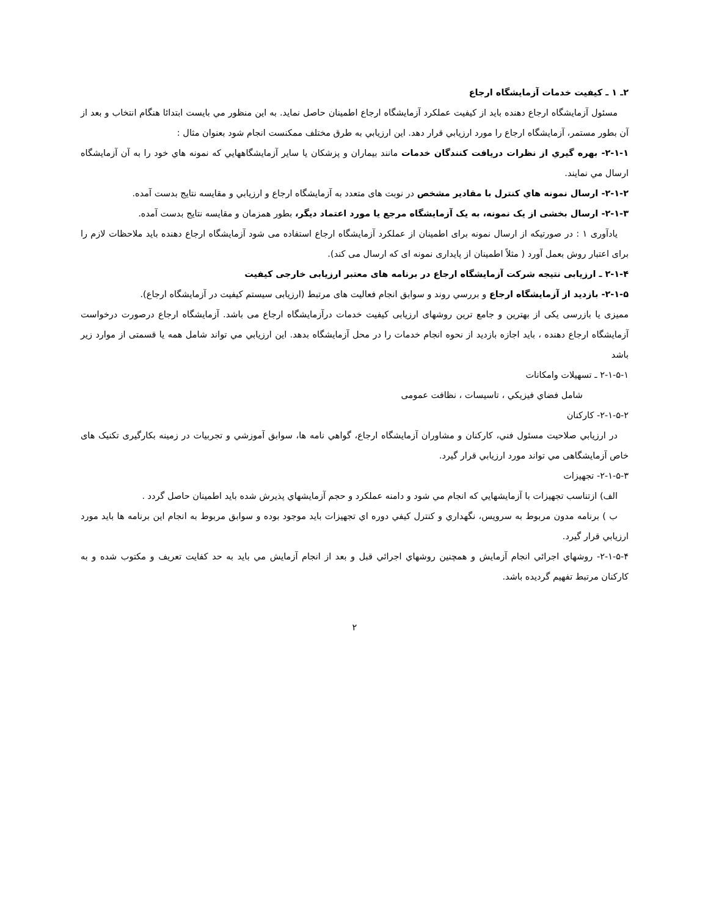۲ـ ۱ ـ کیفیت خدمات آزمایشگاه ارجاع
مسئول آزمایشگاه ارجاع دهنده باید از کیفیت عملکرد آزمایشگاه ارجاع اطمینان حاصل نماید. به این منظور مي بایست ابتدائا هنگام انتخاب و بعد از آن بطور مستمر، آزمایشگاه ارجاع را مورد ارزیابي قرار دهد. این ارزیابي به طرق مختلف ممکنست انجام شود بعنوان مثال :
۲-۱-۱- بهره گيري از نظرات دریافت کنندگان خدمات مانند بیماران و پزشکان یا سایر آزمایشگاههایي که نمونه هاي خود را به آن آزمایشگاه ارسال مي نمایند.
۲-۱-۲- ارسال نمونه هاي کنترل با مقادیر مشخص در نوبت های متعدد به آزمایشگاه ارجاع و ارزیابي و مقایسه نتایج بدست آمده.
۲-۱-۳- ارسال بخشی از یک نمونه، به یک آزمایشگاه مرجع یا مورد اعتماد دیگر، بطور همزمان و مقایسه نتایج بدست آمده.
یادآوری ۱ : در صورتیکه از ارسال نمونه برای اطمینان از عملکرد آزمایشگاه ارجاع استفاده می شود آزمایشگاه ارجاع دهنده باید ملاحظات لازم را برای اعتبار روش بعمل آورد ( مثلاً اطمینان از پایداری نمونه ای که ارسال می کند).
۲-۱-۴ ـ ارزیابی نتیجه شرکت آزمایشگاه ارجاع در برنامه های معتبر ارزیابی خارجی کیفیت
۲-۱-۵- بازدید از آزمایشگاه ارجاع و بررسي روند و سوابق انجام فعالیت های مرتبط (ارزیابی سیستم کیفیت در آزمایشگاه ارجاع).
ممیزی یا بازرسی یکی از بهترین و جامع ترین روشهای ارزیابی کیفیت خدمات درآزمایشگاه ارجاع می باشد. آزمایشگاه ارجاع درصورت درخواست آزمایشگاه ارجاع دهنده ، باید اجازه بازدید از نحوه انجام خدمات را در محل آزمایشگاه بدهد. این ارزیابي مي تواند شامل همه یا قسمتی از موارد زیر باشد
۲-۱-۵-۱ ـ تسهیلات وامکانات
شامل فضاي فیزیکي ، تاسیسات ، نظافت عمومی
۲-۱-۵-۲- کارکنان
در ارزیابي صلاحیت مسئول فني، کارکنان و مشاوران آزمایشگاه ارجاع، گواهي نامه ها، سوابق آموزشي و تجربیات در زمینه بکارگیری تکنیک های خاص آزمایشگاهی مي تواند مورد ارزیابي قرار گیرد.
۲-۱-۵-۳- تجهیزات
الف) ازتناسب تجهیزات با آزمایشهایي که انجام مي شود و دامنه عملکرد و حجم آزمایشهاي پذیرش شده باید اطمینان حاصل گردد .
ب ) برنامه مدون مربوط به سرویس، نگهداري و کنترل کیفي دوره اي تجهیزات باید موجود بوده و سوابق مربوط به انجام این برنامه ها باید مورد ارزیابي قرار گیرد.
۲-۱-۵-۴- روشهاي اجرائي انجام آزمایش و همچنین روشهاي اجرائي قبل و بعد از انجام آزمایش مي باید به حد کفایت تعریف و مکتوب شده و به کارکنان مرتبط تفهیم گردیده باشد.
۲